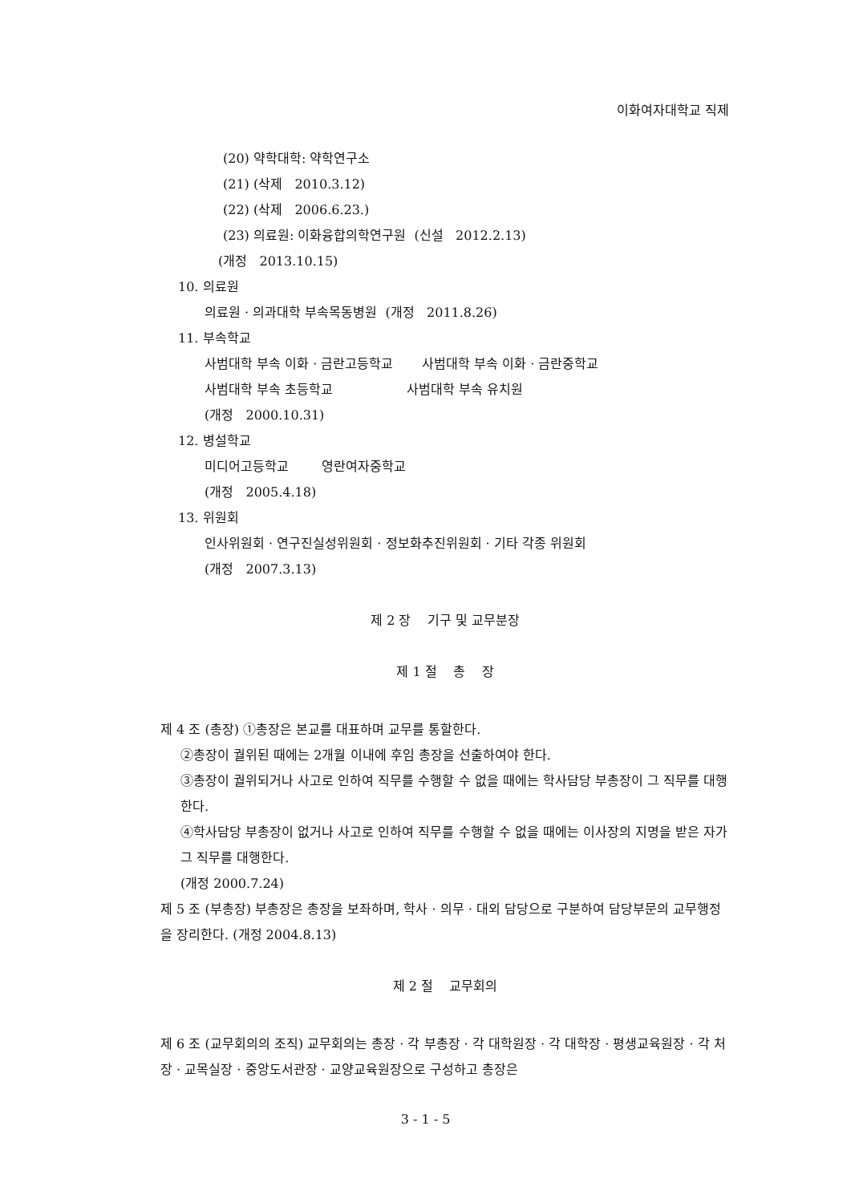이화여자대학교 직제
(20) 약학대학: 약학연구소
(21) (삭제 2010.3.12)
(22) (삭제 2006.6.23.)
(23) 의료원: 이화융합의학연구원 (신설 2012.2.13)
(개정 2013.10.15)
10. 의료원
의료원 · 의과대학 부속목동병원 (개정 2011.8.26)
11. 부속학교
사범대학 부속 이화 · 금란고등학교 사범대학 부속 이화 · 금란중학교
사범대학 부속 초등학교 사범대학 부속 유치원
(개정 2000.10.31)
12. 병설학교
미디어고등학교 영란여자중학교
(개정 2005.4.18)
13. 위원회
인사위원회 · 연구진실성위원회 · 정보화추진위원회 · 기타 각종 위원회
(개정 2007.3.13)
제 2 장 기구 및 교무분장
제 1 절 총 장
제 4 조 (총장) ①총장은 본교를 대표하며 교무를 통할한다.
②총장이 궐위된 때에는 2개월 이내에 후임 총장을 선출하여야 한다.
③총장이 궐위되거나 사고로 인하여 직무를 수행할 수 없을 때에는 학사담당 부총장이 그 직무를 대행한다.
④학사담당 부총장이 없거나 사고로 인하여 직무를 수행할 수 없을 때에는 이사장의 지명을 받은 자가 그 직무를 대행한다.
(개정 2000.7.24)
제 5 조 (부총장) 부총장은 총장을 보좌하며, 학사 · 의무 · 대외 담당으로 구분하여 담당부문의 교무행정을 장리한다. (개정 2004.8.13)
제 2 절 교무회의
제 6 조 (교무회의의 조직) 교무회의는 총장 · 각 부총장 · 각 대학원장 · 각 대학장 · 평생교육원장 · 각 처장 · 교목실장 · 중앙도서관장 · 교양교육원장으로 구성하고 총장은
3 - 1 - 5